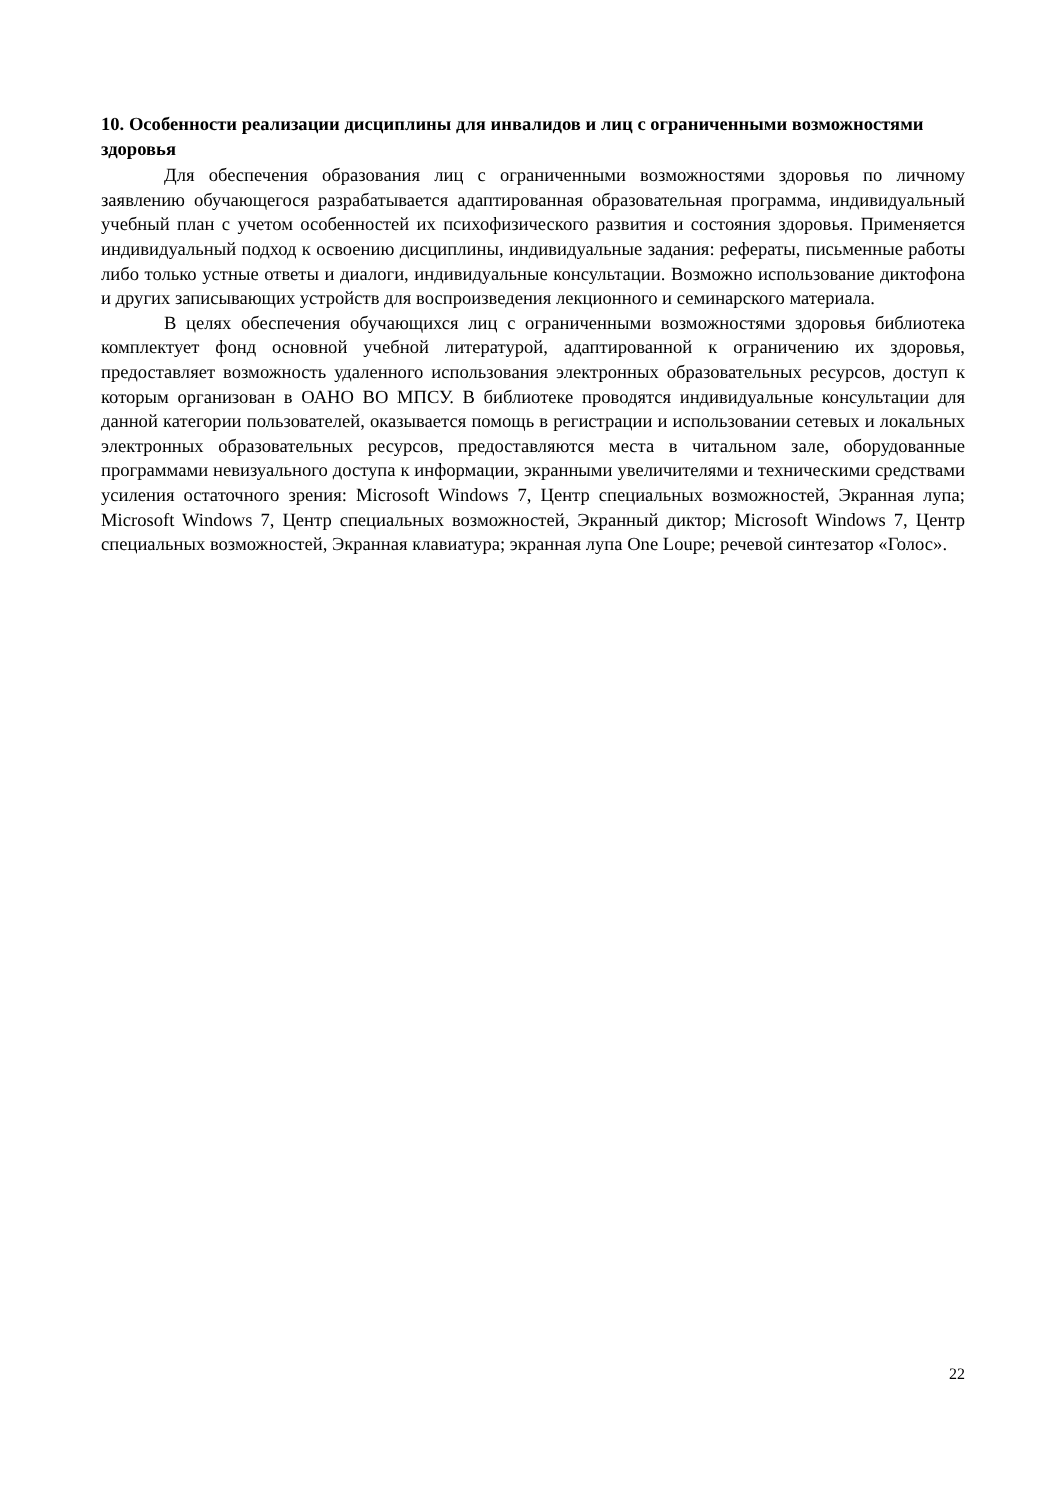10. Особенности реализации дисциплины для инвалидов и лиц с ограниченными возможностями здоровья
Для обеспечения образования лиц с ограниченными возможностями здоровья по личному заявлению обучающегося разрабатывается адаптированная образовательная программа, индивидуальный учебный план с учетом особенностей их психофизического развития и состояния здоровья. Применяется индивидуальный подход к освоению дисциплины, индивидуальные задания: рефераты, письменные работы либо только устные ответы и диалоги, индивидуальные консультации. Возможно использование диктофона и других записывающих устройств для воспроизведения лекционного и семинарского материала.
В целях обеспечения обучающихся лиц с ограниченными возможностями здоровья библиотека комплектует фонд основной учебной литературой, адаптированной к ограничению их здоровья, предоставляет возможность удаленного использования электронных образовательных ресурсов, доступ к которым организован в ОАНО ВО МПСУ. В библиотеке проводятся индивидуальные консультации для данной категории пользователей, оказывается помощь в регистрации и использовании сетевых и локальных электронных образовательных ресурсов, предоставляются места в читальном зале, оборудованные программами невизуального доступа к информации, экранными увеличителями и техническими средствами усиления остаточного зрения: Microsoft Windows 7, Центр специальных возможностей, Экранная лупа; Microsoft Windows 7, Центр специальных возможностей, Экранный диктор; Microsoft Windows 7, Центр специальных возможностей, Экранная клавиатура; экранная лупа One Loupe; речевой синтезатор «Голос».
22